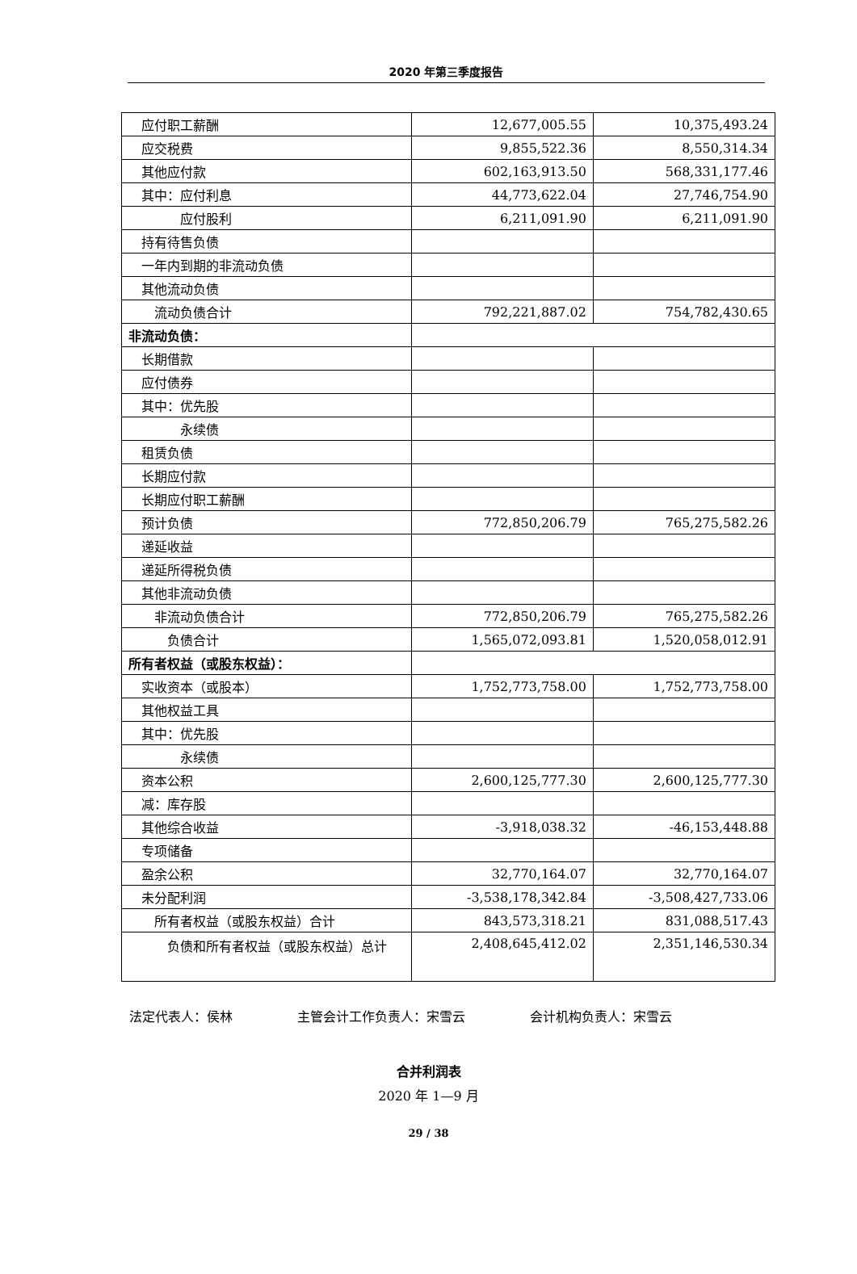2020 年第三季度报告
| 应付职工薪酬 | 12,677,005.55 | 10,375,493.24 |
| 应交税费 | 9,855,522.36 | 8,550,314.34 |
| 其他应付款 | 602,163,913.50 | 568,331,177.46 |
| 其中：应付利息 | 44,773,622.04 | 27,746,754.90 |
| 应付股利 | 6,211,091.90 | 6,211,091.90 |
| 持有待售负债 | | |
| 一年内到期的非流动负债 | | |
| 其他流动负债 | | |
| 流动负债合计 | 792,221,887.02 | 754,782,430.65 |
| 非流动负债： | | |
| 长期借款 | | |
| 应付债券 | | |
| 其中：优先股 | | |
| 永续债 | | |
| 租赁负债 | | |
| 长期应付款 | | |
| 长期应付职工薪酬 | | |
| 预计负债 | 772,850,206.79 | 765,275,582.26 |
| 递延收益 | | |
| 递延所得税负债 | | |
| 其他非流动负债 | | |
| 非流动负债合计 | 772,850,206.79 | 765,275,582.26 |
| 负债合计 | 1,565,072,093.81 | 1,520,058,012.91 |
| 所有者权益（或股东权益）： | | |
| 实收资本（或股本） | 1,752,773,758.00 | 1,752,773,758.00 |
| 其他权益工具 | | |
| 其中：优先股 | | |
| 永续债 | | |
| 资本公积 | 2,600,125,777.30 | 2,600,125,777.30 |
| 减：库存股 | | |
| 其他综合收益 | -3,918,038.32 | -46,153,448.88 |
| 专项储备 | | |
| 盈余公积 | 32,770,164.07 | 32,770,164.07 |
| 未分配利润 | -3,538,178,342.84 | -3,508,427,733.06 |
| 所有者权益（或股东权益）合计 | 843,573,318.21 | 831,088,517.43 |
| 负债和所有者权益（或股东权益）总计 | 2,408,645,412.02 | 2,351,146,530.34 |
法定代表人：侯林 主管会计工作负责人：宋雪云 会计机构负责人：宋雪云
合并利润表
2020 年 1—9 月
29 / 38